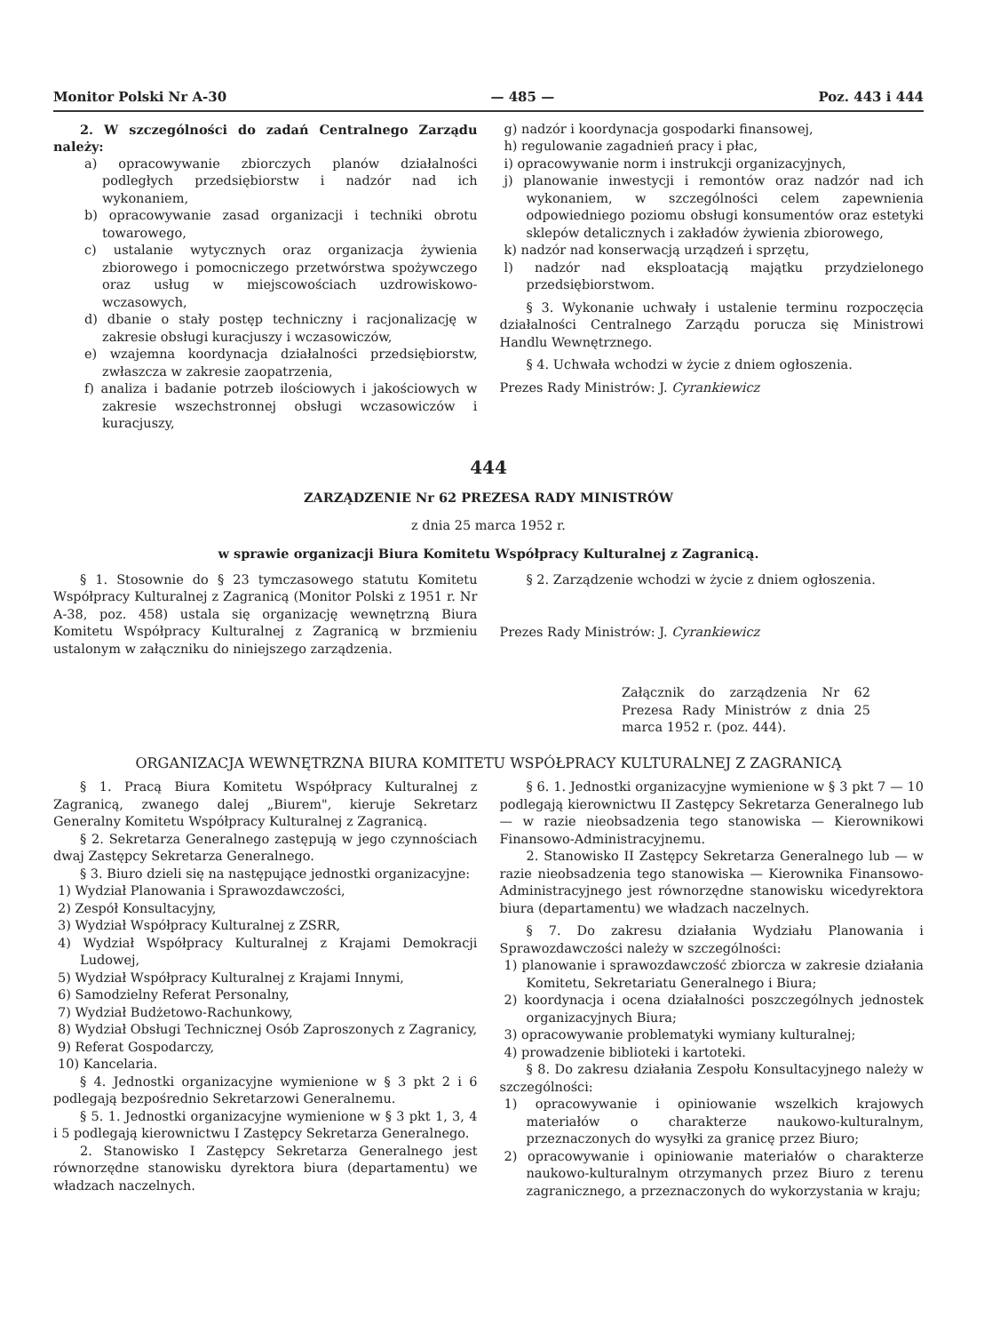Monitor Polski Nr A-30 — 485 — Poz. 443 i 444
2. W szczególności do zadań Centralnego Zarządu należy:
a) opracowywanie zbiorczych planów działalności podległych przedsiębiorstw i nadzór nad ich wykonaniem,
b) opracowywanie zasad organizacji i techniki obrotu towarowego,
c) ustalanie wytycznych oraz organizacja żywienia zbiorowego i pomocniczego przetwórstwa spożywczego oraz usług w miejscowościach uzdrowiskowo-wczasowych,
d) dbanie o stały postęp techniczny i racjonalizację w zakresie obsługi kuracjuszy i wczasowiczów,
e) wzajemna koordynacja działalności przedsiębiorstw, zwłaszcza w zakresie zaopatrzenia,
f) analiza i badanie potrzeb ilościowych i jakościowych w zakresie wszechstronnej obsługi wczasowiczów i kuracjuszy,
g) nadzór i koordynacja gospodarki finansowej,
h) regulowanie zagadnień pracy i płac,
i) opracowywanie norm i instrukcji organizacyjnych,
j) planowanie inwestycji i remontów oraz nadzór nad ich wykonaniem, w szczególności celem zapewnienia odpowiedniego poziomu obsługi konsumentów oraz estetyki sklepów detalicznych i zakładów żywienia zbiorowego,
k) nadzór nad konserwacją urządzeń i sprzętu,
l) nadzór nad eksploatacją majątku przydzielonego przedsiębiorstwom.
§ 3. Wykonanie uchwały i ustalenie terminu rozpoczęcia działalności Centralnego Zarządu porucza się Ministrowi Handlu Wewnętrznego.
§ 4. Uchwała wchodzi w życie z dniem ogłoszenia.
Prezes Rady Ministrów: J. Cyrankiewicz
444
ZARZĄDZENIE Nr 62 PREZESA RADY MINISTRÓW
z dnia 25 marca 1952 r.
w sprawie organizacji Biura Komitetu Współpracy Kulturalnej z Zagranicą.
§ 1. Stosownie do § 23 tymczasowego statutu Komitetu Współpracy Kulturalnej z Zagranicą (Monitor Polski z 1951 r. Nr A-38, poz. 458) ustala się organizację wewnętrzną Biura Komitetu Współpracy Kulturalnej z Zagranicą w brzmieniu ustalonym w załączniku do niniejszego zarządzenia.
§ 2. Zarządzenie wchodzi w życie z dniem ogłoszenia.
Prezes Rady Ministrów: J. Cyrankiewicz
Załącznik do zarządzenia Nr 62 Prezesa Rady Ministrów z dnia 25 marca 1952 r. (poz. 444).
ORGANIZACJA WEWNĘTRZNA BIURA KOMITETU WSPÓŁPRACY KULTURALNEJ Z ZAGRANICĄ
§ 1. Pracą Biura Komitetu Współpracy Kulturalnej z Zagranicą, zwanego dalej „Biurem", kieruje Sekretarz Generalny Komitetu Współpracy Kulturalnej z Zagranicą.
§ 2. Sekretarza Generalnego zastępują w jego czynnościach dwaj Zastępcy Sekretarza Generalnego.
§ 3. Biuro dzieli się na następujące jednostki organizacyjne:
1) Wydział Planowania i Sprawozdawczości,
2) Zespół Konsultacyjny,
3) Wydział Współpracy Kulturalnej z ZSRR,
4) Wydział Współpracy Kulturalnej z Krajami Demokracji Ludowej,
5) Wydział Współpracy Kulturalnej z Krajami Innymi,
6) Samodzielny Referat Personalny,
7) Wydział Budżetowo-Rachunkowy,
8) Wydział Obsługi Technicznej Osób Zaproszonych z Zagranicy,
9) Referat Gospodarczy,
10) Kancelaria.
§ 4. Jednostki organizacyjne wymienione w § 3 pkt 2 i 6 podlegają bezpośrednio Sekretarzowi Generalnemu.
§ 5. 1. Jednostki organizacyjne wymienione w § 3 pkt 1, 3, 4 i 5 podlegają kierownictwu I Zastępcy Sekretarza Generalnego.
2. Stanowisko I Zastępcy Sekretarza Generalnego jest równorzędne stanowisku dyrektora biura (departamentu) we władzach naczelnych.
§ 6. 1. Jednostki organizacyjne wymienione w § 3 pkt 7 — 10 podlegają kierownictwu II Zastępcy Sekretarza Generalnego lub — w razie nieobsadzenia tego stanowiska — Kierownikowi Finansowo-Administracyjnemu.
2. Stanowisko II Zastępcy Sekretarza Generalnego lub — w razie nieobsadzenia tego stanowiska — Kierownika Finansowo-Administracyjnego jest równorzędne stanowisku wicedyrektora biura (departamentu) we władzach naczelnych.
§ 7. Do zakresu działania Wydziału Planowania i Sprawozdawczości należy w szczególności:
1) planowanie i sprawozdawczość zbiorcza w zakresie działania Komitetu, Sekretariatu Generalnego i Biura;
2) koordynacja i ocena działalności poszczególnych jednostek organizacyjnych Biura;
3) opracowywanie problematyki wymiany kulturalnej;
4) prowadzenie biblioteki i kartoteki.
§ 8. Do zakresu działania Zespołu Konsultacyjnego należy w szczególności:
1) opracowywanie i opiniowanie wszelkich krajowych materiałów o charakterze naukowo-kulturalnym, przeznaczonych do wysyłki za granicę przez Biuro;
2) opracowywanie i opiniowanie materiałów o charakterze naukowo-kulturalnym otrzymanych przez Biuro z terenu zagranicznego, a przeznaczonych do wykorzystania w kraju;